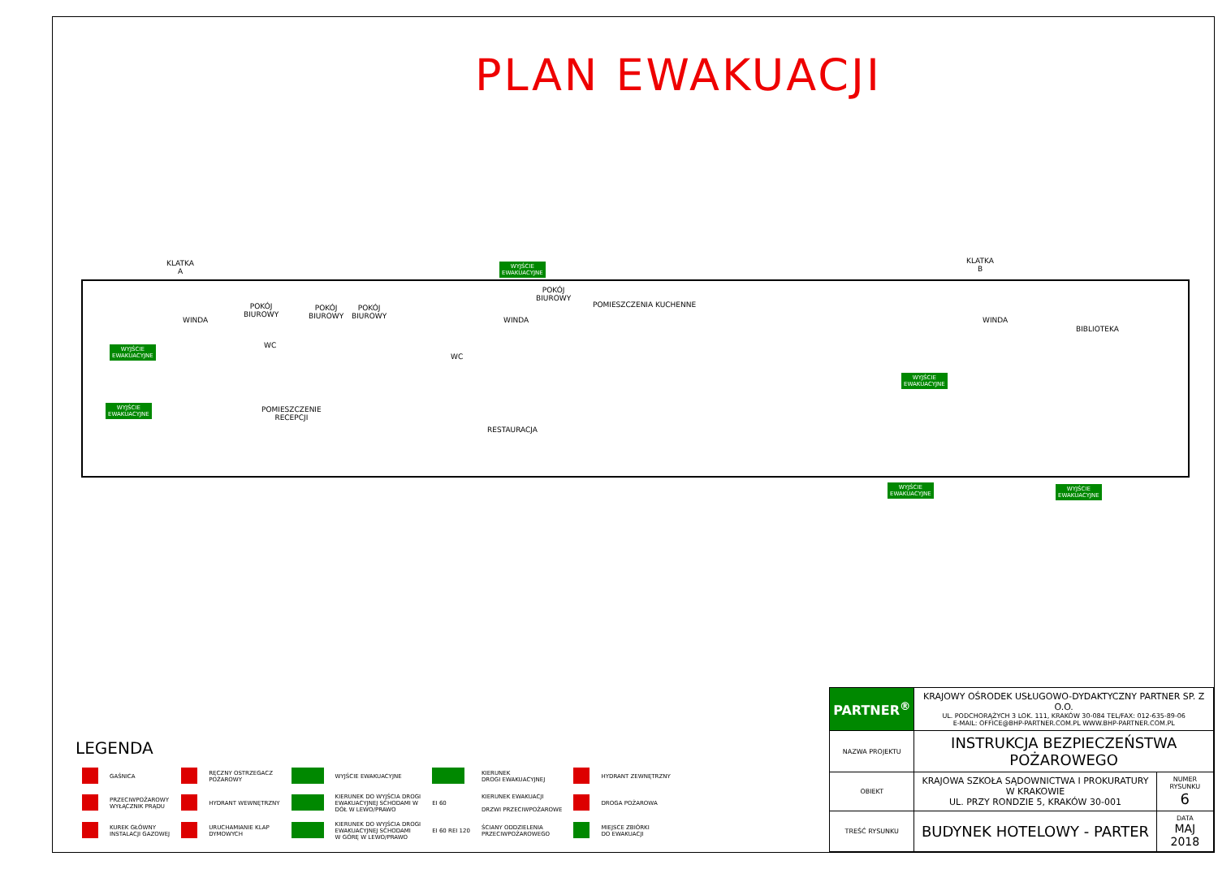PLAN EWAKUACJI
KLATKA
A
KLATKA
B
POKÓJ
BIUROWY
POKÓJ
BIUROWY
POKÓJ
BIUROWY
POKÓJ
BIUROWY
POMIESZCZENIA KUCHENNE
BIBLIOTEKA
WC
WC
POMIESZCZENIE
RECEPCJI
RESTAURACJA
WINDA WINDA WINDA
WYJŚCIE
EWAKUACYJNE
WYJŚCIE
EWAKUACYJNE
WYJŚCIE
EWAKUACYJNE
WYJŚCIE
EWAKUACYJNE
WYJŚCIE
EWAKUACYJNE
WYJŚCIE
EWAKUACYJNE
LEGENDA
| | GAŚNICA | | RĘCZNY OSTRZEGACZ POŻAROWY | | WYJŚCIE EWAKUACYJNE | | KIERUNEK DROGI EWAKUACYJNEJ | | HYDRANT ZEWNĘTRZNY |
| | PRZECIWPOŻAROWY WYŁĄCZNIK PRĄDU | | HYDRANT WEWNĘTRZNY | | KIERUNEK DO WYJŚCIA DROGI EWAKUACYJNEJ SCHODAMI W DÓŁ W LEWO/PRAWO | EI 60 | KIERUNEK EWAKUACJI DRZWI PRZECIWPOŻAROWE | | DROGA POŻAROWA |
| | KUREK GŁÓWNY INSTALACJI GAZOWEJ | | URUCHAMIANIE KLAP DYMOWYCH | | KIERUNEK DO WYJŚCIA DROGI EWAKUACYJNEJ SCHODAMI W GÓRĘ W LEWO/PRAWO | EI 60 REI 120 | ŚCIANY ODDZIELENIA PRZECIWPOŻAROWEGO | | MIEJSCE ZBIÓRKI DO EWAKUACJI |
| PARTNER<sup>®</sup> | KRAJOWY OŚRODEK USŁUGOWO-DYDAKTYCZNY PARTNER SP. Z O.O. UL. PODCHORĄŻYCH 3 LOK. 111, KRAKÓW 30-084 TEL/FAX: 012-635-89-06 E-MAIL: OFFICE@BHP-PARTNER.COM.PL WWW.BHP-PARTNER.COM.PL | |
| NAZWA PROJEKTU | INSTRUKCJA BEZPIECZEŃSTWA POŻAROWEGO | |
| OBIEKT | KRAJOWA SZKOŁA SĄDOWNICTWA I PROKURATURY W KRAKOWIE UL. PRZY RONDZIE 5, KRAKÓW 30-001 | NUMER RYSUNKU 6 |
| TREŚĆ RYSUNKU | BUDYNEK HOTELOWY - PARTER | DATA MAJ 2018 |